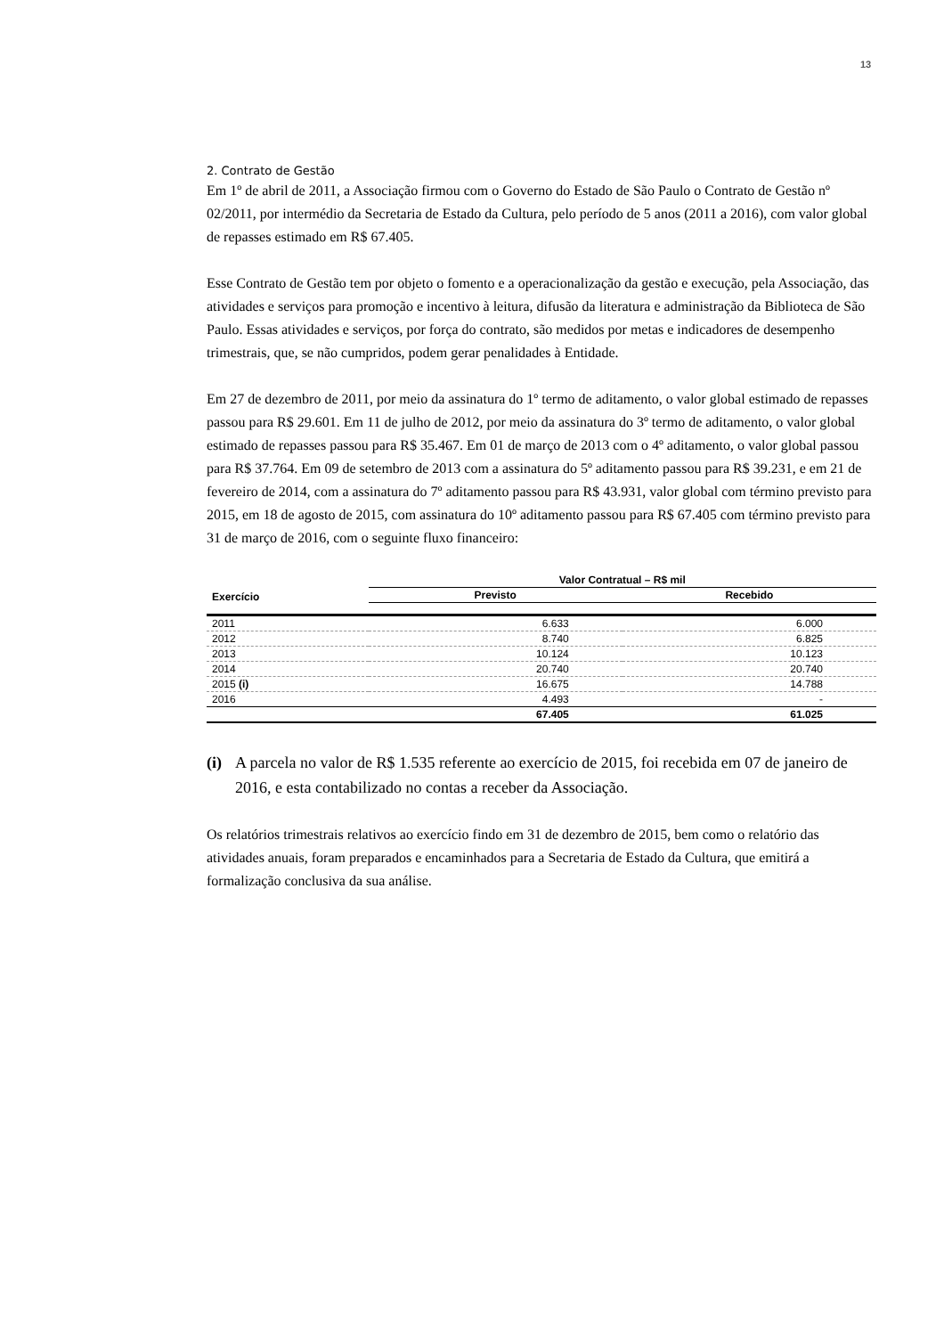13
2. Contrato de Gestão
Em 1º de abril de 2011, a Associação firmou com o Governo do Estado de São Paulo o Contrato de Gestão nº 02/2011, por intermédio da Secretaria de Estado da Cultura, pelo período de 5 anos (2011 a 2016), com valor global de repasses estimado em R$ 67.405.
Esse Contrato de Gestão tem por objeto o fomento e a operacionalização da gestão e execução, pela Associação, das atividades e serviços para promoção e incentivo à leitura, difusão da literatura e administração da Biblioteca de São Paulo. Essas atividades e serviços, por força do contrato, são medidos por metas e indicadores de desempenho trimestrais, que, se não cumpridos, podem gerar penalidades à Entidade.
Em 27 de dezembro de 2011, por meio da assinatura do 1º termo de aditamento, o valor global estimado de repasses passou para R$ 29.601. Em 11 de julho de 2012, por meio da assinatura do 3º termo de aditamento, o valor global estimado de repasses passou para R$ 35.467. Em 01 de março de 2013 com o 4º aditamento, o valor global passou para R$ 37.764. Em 09 de setembro de 2013 com a assinatura do 5º aditamento passou para R$ 39.231, e em 21 de fevereiro de 2014, com a assinatura do 7º aditamento passou para R$ 43.931, valor global com término previsto para 2015, em 18 de agosto de 2015, com assinatura do 10º aditamento passou para R$ 67.405 com término previsto para 31 de março de 2016, com o seguinte fluxo financeiro:
| Exercício | Valor Contratual – R$ mil | |
| --- | --- | --- |
| | Previsto | Recebido |
| 2011 | 6.633 | 6.000 |
| 2012 | 8.740 | 6.825 |
| 2013 | 10.124 | 10.123 |
| 2014 | 20.740 | 20.740 |
| 2015 (i) | 16.675 | 14.788 |
| 2016 | 4.493 | - |
| | 67.405 | 61.025 |
(i) A parcela no valor de R$ 1.535 referente ao exercício de 2015, foi recebida em 07 de janeiro de 2016, e esta contabilizado no contas a receber da Associação.
Os relatórios trimestrais relativos ao exercício findo em 31 de dezembro de 2015, bem como o relatório das atividades anuais, foram preparados e encaminhados para a Secretaria de Estado da Cultura, que emitirá a formalização conclusiva da sua análise.